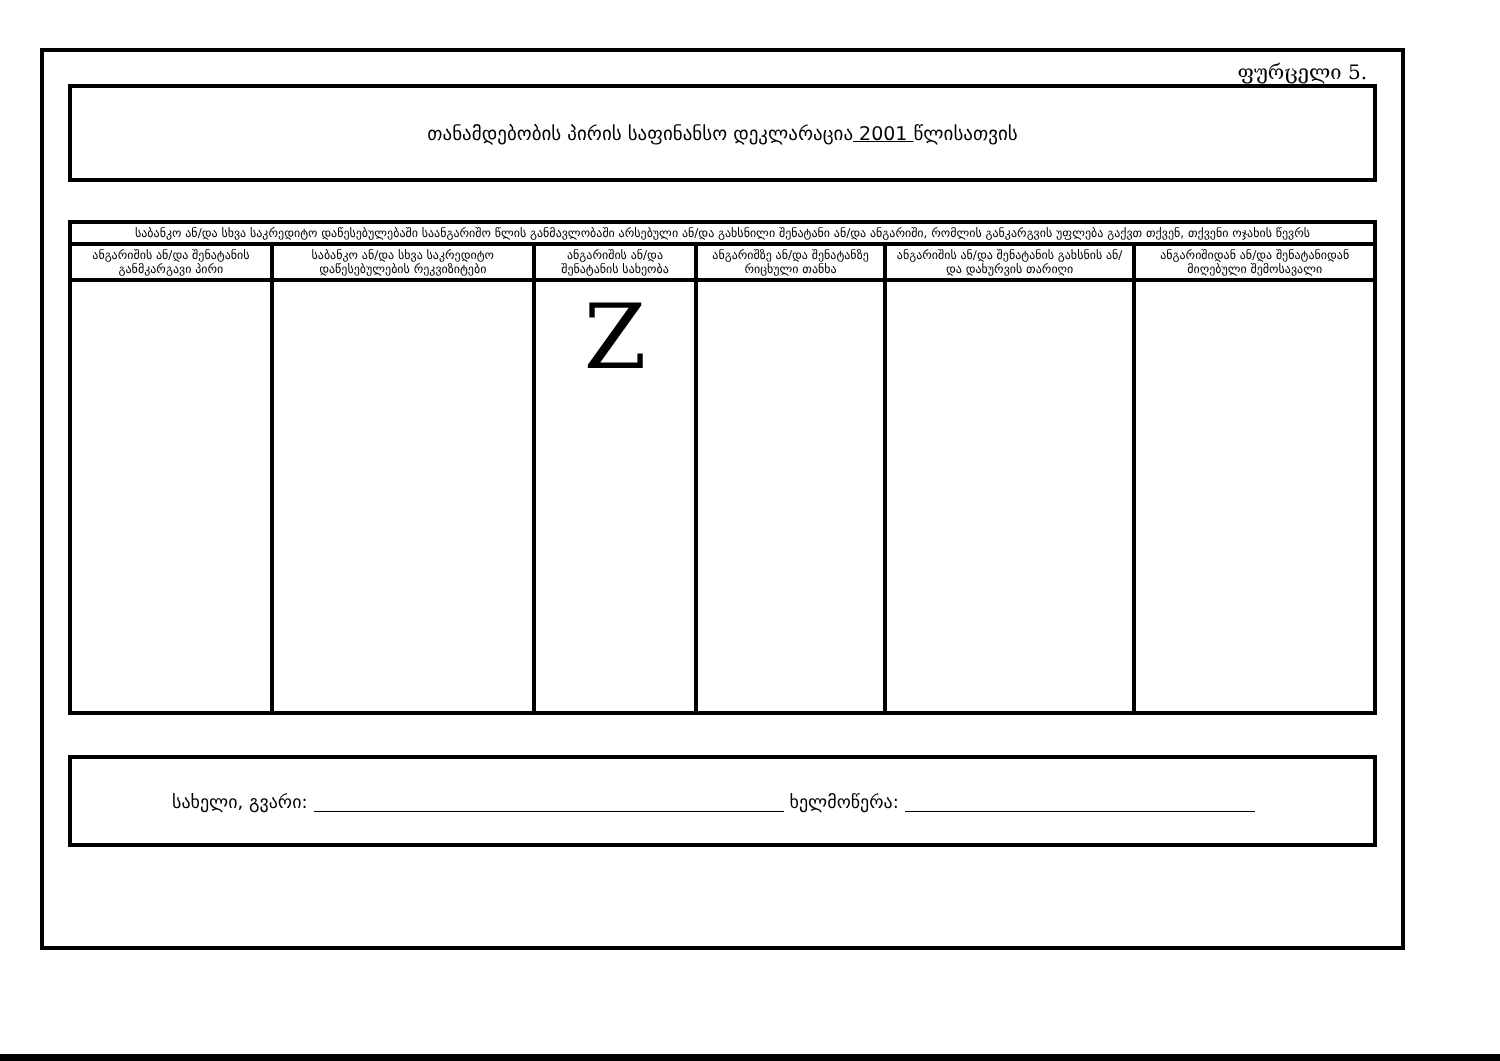ფურცელი 5.
თანამდებობის პირის საფინანსო დეკლარაცია 2001 წლისათვის
| საბანკო ან/და სხვა საკრედიტო დაწესებულებაში საანგარიშო წლის განმავლობაში არსებული ან/და გახსნილი შენატანი ან/და ანგარიში, რომლის განკარგვის უფლება გაქვთ თქვენ, თქვენი ოჯახის წევრს | | | | | |
| --- | --- | --- | --- | --- | --- |
| ანგარიშის ან/და შენატანის განმკარგავი პირი | საბანკო ან/და სხვა საკრედიტო დაწესებულების რეკვიზიტები | ანგარიშის ან/და შენატანის სახეობა | ანგარიშზე ან/და შენატანზე რიცხული თანხა | ანგარიშის ან/და შენატანის გახსნის ან/და დახურვის თარიღი | ანგარიშიდან ან/და შენატანიდან მიღებული შემოსავალი |
| | | Z | | | |
სახელი, გვარი: ხელმოწერა: